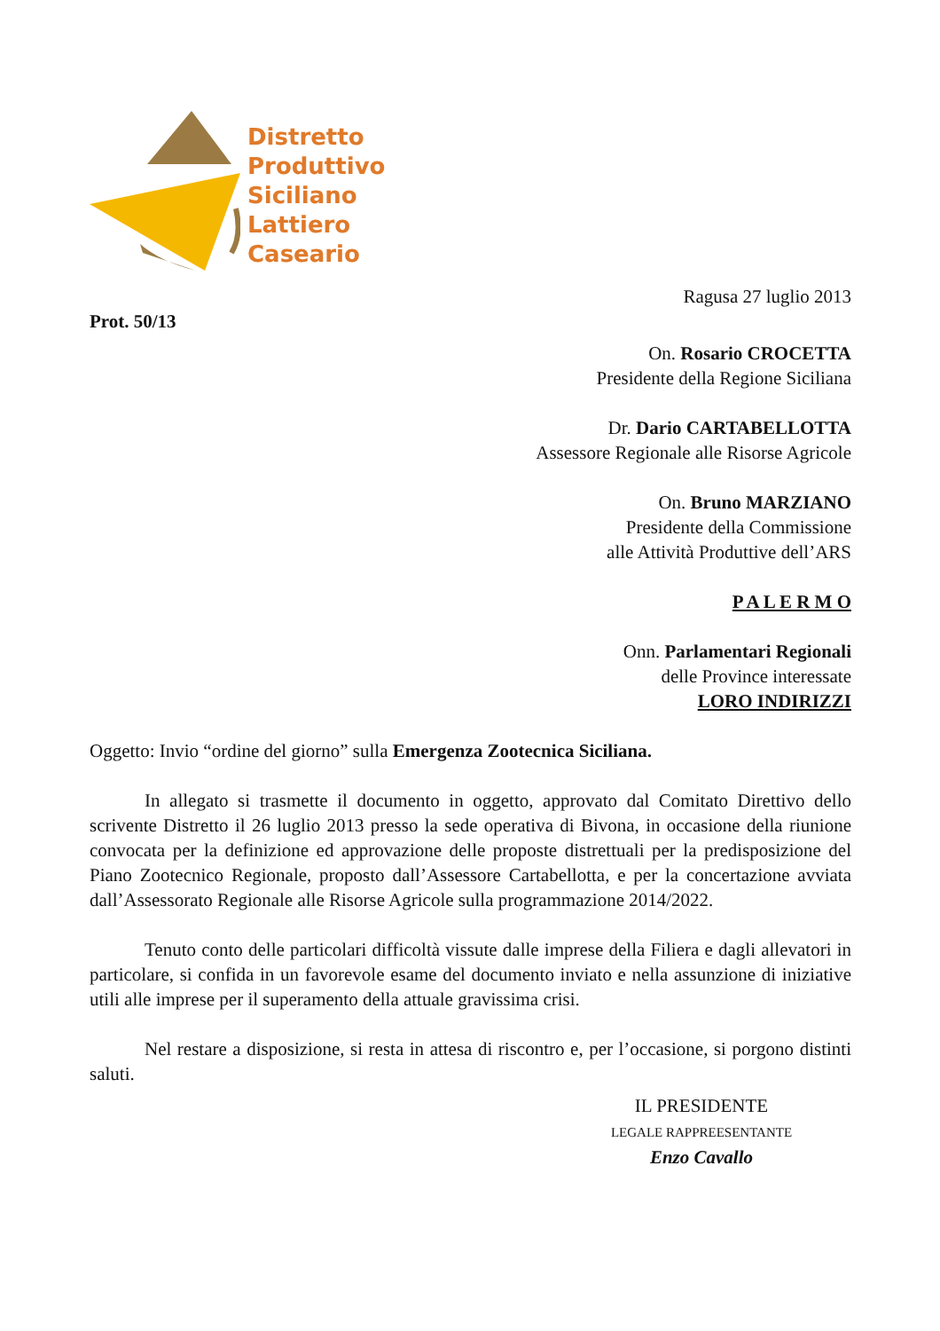Distretto
Produttivo
Siciliano
Lattiero
Caseario
Ragusa 27 luglio 2013
Prot. 50/13
On. Rosario CROCETTA
Presidente della Regione Siciliana
Dr. Dario CARTABELLOTTA
Assessore Regionale alle Risorse Agricole
On. Bruno MARZIANO
Presidente della Commissione
alle Attività Produttive dell’ARS
P A L E R M O
Onn. Parlamentari Regionali
delle Province interessate
LORO INDIRIZZI
Oggetto: Invio “ordine del giorno” sulla Emergenza Zootecnica Siciliana.
In allegato si trasmette il documento in oggetto, approvato dal Comitato Direttivo dello scrivente Distretto il 26 luglio 2013 presso la sede operativa di Bivona, in occasione della riunione convocata per la definizione ed approvazione delle proposte distrettuali per la predisposizione del Piano Zootecnico Regionale, proposto dall’Assessore Cartabellotta, e per la concertazione avviata dall’Assessorato Regionale alle Risorse Agricole sulla programmazione 2014/2022.
Tenuto conto delle particolari difficoltà vissute dalle imprese della Filiera e dagli allevatori in particolare, si confida in un favorevole esame del documento inviato e nella assunzione di iniziative utili alle imprese per il superamento della attuale gravissima crisi.
Nel restare a disposizione, si resta in attesa di riscontro e, per l’occasione, si porgono distinti saluti.
IL PRESIDENTE
LEGALE RAPPREESENTANTE
Enzo Cavallo